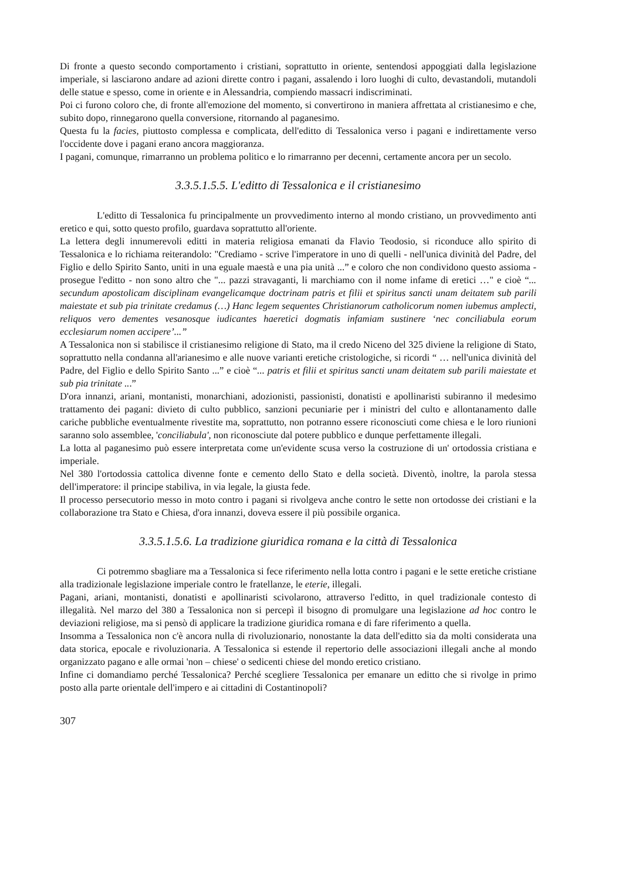Di fronte a questo secondo comportamento i cristiani, soprattutto in oriente, sentendosi appoggiati dalla legislazione imperiale, si lasciarono andare ad azioni dirette contro i pagani, assalendo i loro luoghi di culto, devastandoli, mutandoli delle statue e spesso, come in oriente e in Alessandria, compiendo massacri indiscriminati.
Poi ci furono coloro che, di fronte all'emozione del momento, si convertirono in maniera affrettata al cristianesimo e che, subito dopo, rinnegarono quella conversione, ritornando al paganesimo.
Questa fu la facies, piuttosto complessa e complicata, dell'editto di Tessalonica verso i pagani e indirettamente verso l'occidente dove i pagani erano ancora maggioranza.
I pagani, comunque, rimarranno un problema politico e lo rimarranno per decenni, certamente ancora per un secolo.
3.3.5.1.5.5. L'editto di Tessalonica e il cristianesimo
L'editto di Tessalonica fu principalmente un provvedimento interno al mondo cristiano, un provvedimento anti eretico e qui, sotto questo profilo, guardava soprattutto all'oriente.
La lettera degli innumerevoli editti in materia religiosa emanati da Flavio Teodosio, si riconduce allo spirito di Tessalonica e lo richiama reiterandolo: "Crediamo - scrive l'imperatore in uno di quelli - nell'unica divinità del Padre, del Figlio e dello Spirito Santo, uniti in una eguale maestà e una pia unità ...” e coloro che non condividono questo assioma - prosegue l'editto - non sono altro che "... pazzi stravaganti, li marchiamo con il nome infame di eretici …" e cioè “... secundum apostolicam disciplinam evangelicamque doctrinam patris et filii et spiritus sancti unam deitatem sub parili maiestate et sub pia trinitate credamus (…) Hanc legem sequentes Christianorum catholicorum nomen iubemus amplecti, reliquos vero dementes vesanosque iudicantes haeretici dogmatis infamiam sustinere ‘nec conciliabula eorum ecclesiarum nomen accipere’...”
A Tessalonica non si stabilisce il cristianesimo religione di Stato, ma il credo Niceno del 325 diviene la religione di Stato, soprattutto nella condanna all'arianesimo e alle nuove varianti eretiche cristologiche, si ricordi “ … nell'unica divinità del Padre, del Figlio e dello Spirito Santo ...” e cioè “... patris et filii et spiritus sancti unam deitatem sub parili maiestate et sub pia trinitate ...”
D'ora innanzi, ariani, montanisti, monarchiani, adozionisti, passionisti, donatisti e apollinaristi subiranno il medesimo trattamento dei pagani: divieto di culto pubblico, sanzioni pecuniarie per i ministri del culto e allontanamento dalle cariche pubbliche eventualmente rivestite ma, soprattutto, non potranno essere riconosciuti come chiesa e le loro riunioni saranno solo assemblee, 'conciliabula', non riconosciute dal potere pubblico e dunque perfettamente illegali.
La lotta al paganesimo può essere interpretata come un'evidente scusa verso la costruzione di un' ortodossia cristiana e imperiale.
Nel 380 l'ortodossia cattolica divenne fonte e cemento dello Stato e della società. Diventò, inoltre, la parola stessa dell'imperatore: il principe stabiliva, in via legale, la giusta fede.
Il processo persecutorio messo in moto contro i pagani si rivolgeva anche contro le sette non ortodosse dei cristiani e la collaborazione tra Stato e Chiesa, d'ora innanzi, doveva essere il più possibile organica.
3.3.5.1.5.6. La tradizione giuridica romana e la città di Tessalonica
Ci potremmo sbagliare ma a Tessalonica si fece riferimento nella lotta contro i pagani e le sette eretiche cristiane alla tradizionale legislazione imperiale contro le fratellanze, le eterie, illegali.
Pagani, ariani, montanisti, donatisti e apollinaristi scivolarono, attraverso l'editto, in quel tradizionale contesto di illegalità. Nel marzo del 380 a Tessalonica non si percepì il bisogno di promulgare una legislazione ad hoc contro le deviazioni religiose, ma si pensò di applicare la tradizione giuridica romana e di fare riferimento a quella.
Insomma a Tessalonica non c'è ancora nulla di rivoluzionario, nonostante la data dell'editto sia da molti considerata una data storica, epocale e rivoluzionaria. A Tessalonica si estende il repertorio delle associazioni illegali anche al mondo organizzato pagano e alle ormai 'non – chiese' o sedicenti chiese del mondo eretico cristiano.
Infine ci domandiamo perché Tessalonica? Perché scegliere Tessalonica per emanare un editto che si rivolge in primo posto alla parte orientale dell'impero e ai cittadini di Costantinopoli?
307